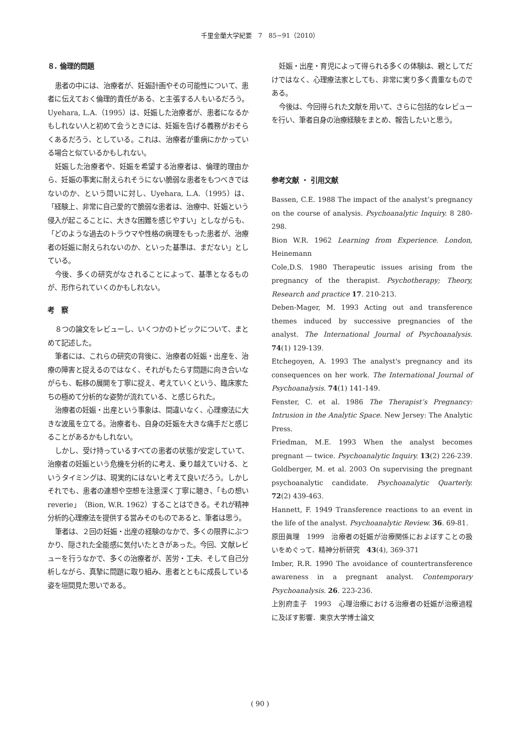千里金蘭大学紀要　7　85−91（2010）
８. 倫理的問題
患者の中には、治療者が、妊娠計画やその可能性について、患者に伝えておく倫理的責任がある、と主張する人もいるだろう。Uyehara, L.A.（1995）は、妊娠した治療者が、患者になるかもしれない人と初めて会うときには、妊娠を告げる義務がおそらくあるだろう、としている。これは、治療者が重病にかかっている場合と似ているかもしれない。
妊娠した治療者や、妊娠を希望する治療者は、倫理的理由から、妊娠の事実に耐えられそうにない脆弱な患者をもつべきではないのか、という問いに対し、Uyehara, L.A.（1995）は、「経験上、非常に自己愛的で脆弱な患者は、治療中、妊娠という侵入が起こることに、大きな困難を感じやすい」としながらも、「どのような過去のトラウマや性格の病理をもった患者が、治療者の妊娠に耐えられないのか、といった基準は、まだない」としている。
今後、多くの研究がなされることによって、基準となるものが、形作られていくのかもしれない。
考　察
８つの論文をレビューし、いくつかのトピックについて、まとめて記述した。
筆者には、これらの研究の背後に、治療者の妊娠・出産を、治療の障害と捉えるのではなく、それがもたらす問題に向き合いながらも、転移の展開を丁寧に捉え、考えていくという、臨床家たちの極めて分析的な姿勢が流れている、と感じられた。
治療者の妊娠・出産という事象は、間違いなく、心理療法に大きな波風を立てる。治療者も、自身の妊娠を大きな痛手だと感じることがあるかもしれない。
しかし、受け持っているすべての患者の状態が安定していて、治療者の妊娠という危機を分析的に考え、乗り越えていける、というタイミングは、現実的にはないと考えて良いだろう。しかしそれでも、患者の連想や空想を注意深く丁寧に聴き、「もの想いreverie」（Bion, W.R. 1962）することはできる。それが精神分析的心理療法を提供する営みそのものであると、筆者は思う。
筆者は、２回の妊娠・出産の経験のなかで、多くの限界にぶつかり、隠された全能感に気付いたときがあった。今回、文献レビューを行うなかで、多くの治療者が、苦労・工夫、そして自己分析しながら、真摯に問題に取り組み、患者とともに成長している姿を垣間見た思いである。
妊娠・出産・育児によって得られる多くの体験は、親としてだけではなく、心理療法家としても、非常に実り多く貴重なものである。
今後は、今回得られた文献を用いて、さらに包括的なレビューを行い、筆者自身の治療経験をまとめ、報告したいと思う。
参考文献 ・ 引用文献
Bassen, C.E. 1988 The impact of the analyst’s pregnancy on the course of analysis. Psychoanalytic Inquiry. 8 280-298.
Bion W.R. 1962 Learning from Experience. London, Heinemann
Cole,D.S. 1980 Therapeutic issues arising from the pregnancy of the therapist. Psychotherapy; Theory, Research and practice 17. 210-213.
Deben-Mager, M. 1993 Acting out and transference themes induced by successive pregnancies of the analyst. The International Journal of Psychoanalysis. 74(1) 129-139.
Etchegoyen, A. 1993 The analyst's pregnancy and its consequences on her work. The International Journal of Psychoanalysis. 74(1) 141-149.
Fenster, C. et al. 1986 The Therapist’s Pregnancy: Intrusion in the Analytic Space. New Jersey: The Analytic Press.
Friedman, M.E. 1993 When the analyst becomes pregnant — twice. Psychoanalytic Inquiry. 13(2) 226-239.
Goldberger, M. et al. 2003 On supervising the pregnant psychoanalytic candidate. Psychoanalytic Quarterly. 72(2) 439-463.
Hannett, F. 1949 Transference reactions to an event in the life of the analyst. Psychoanalytic Review. 36. 69-81.
原田眞理　1999　治療者の妊娠が治療関係におよぼすことの扱いをめぐって．精神分析研究　43(4), 369-371
Imber, R.R. 1990 The avoidance of countertransference awareness in a pregnant analyst. Contemporary Psychoanalysis. 26. 223-236.
上別府圭子　1993　心理治療における治療者の妊娠が治療過程に及ぼす影響．東京大学博士論文
( 90 )